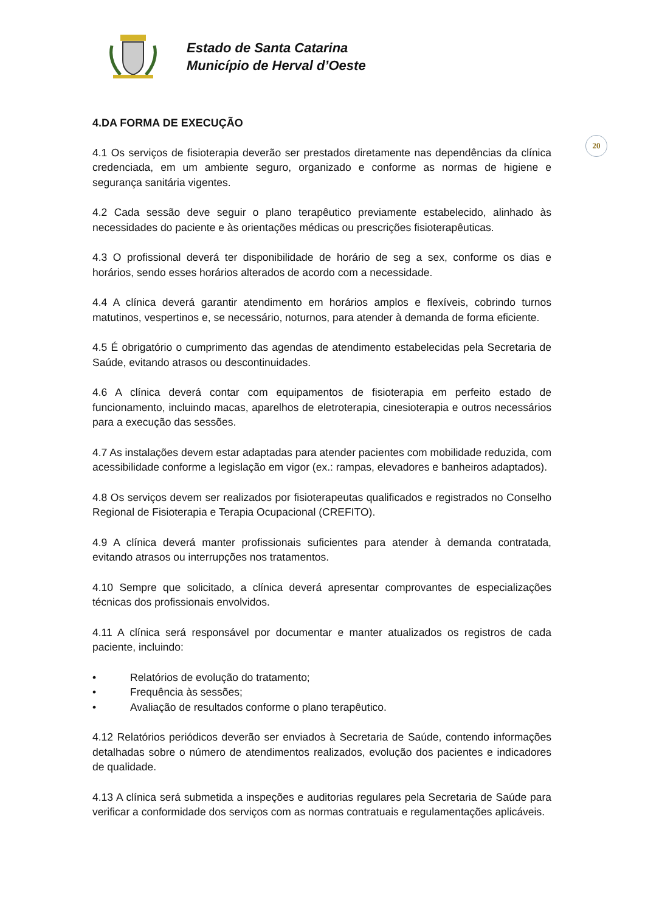Estado de Santa Catarina
Município de Herval d’Oeste
20
4.DA FORMA DE EXECUÇÃO
4.1 Os serviços de fisioterapia deverão ser prestados diretamente nas dependências da clínica credenciada, em um ambiente seguro, organizado e conforme as normas de higiene e segurança sanitária vigentes.
4.2 Cada sessão deve seguir o plano terapêutico previamente estabelecido, alinhado às necessidades do paciente e às orientações médicas ou prescrições fisioterapêuticas.
4.3 O profissional deverá ter disponibilidade de horário de seg a sex, conforme os dias e horários, sendo esses horários alterados de acordo com a necessidade.
4.4 A clínica deverá garantir atendimento em horários amplos e flexíveis, cobrindo turnos matutinos, vespertinos e, se necessário, noturnos, para atender à demanda de forma eficiente.
4.5 É obrigatório o cumprimento das agendas de atendimento estabelecidas pela Secretaria de Saúde, evitando atrasos ou descontinuidades.
4.6 A clínica deverá contar com equipamentos de fisioterapia em perfeito estado de funcionamento, incluindo macas, aparelhos de eletroterapia, cinesioterapia e outros necessários para a execução das sessões.
4.7 As instalações devem estar adaptadas para atender pacientes com mobilidade reduzida, com acessibilidade conforme a legislação em vigor (ex.: rampas, elevadores e banheiros adaptados).
4.8 Os serviços devem ser realizados por fisioterapeutas qualificados e registrados no Conselho Regional de Fisioterapia e Terapia Ocupacional (CREFITO).
4.9 A clínica deverá manter profissionais suficientes para atender à demanda contratada, evitando atrasos ou interrupções nos tratamentos.
4.10 Sempre que solicitado, a clínica deverá apresentar comprovantes de especializações técnicas dos profissionais envolvidos.
4.11 A clínica será responsável por documentar e manter atualizados os registros de cada paciente, incluindo:
• Relatórios de evolução do tratamento;
• Frequência às sessões;
• Avaliação de resultados conforme o plano terapêutico.
4.12 Relatórios periódicos deverão ser enviados à Secretaria de Saúde, contendo informações detalhadas sobre o número de atendimentos realizados, evolução dos pacientes e indicadores de qualidade.
4.13 A clínica será submetida a inspeções e auditorias regulares pela Secretaria de Saúde para verificar a conformidade dos serviços com as normas contratuais e regulamentações aplicáveis.